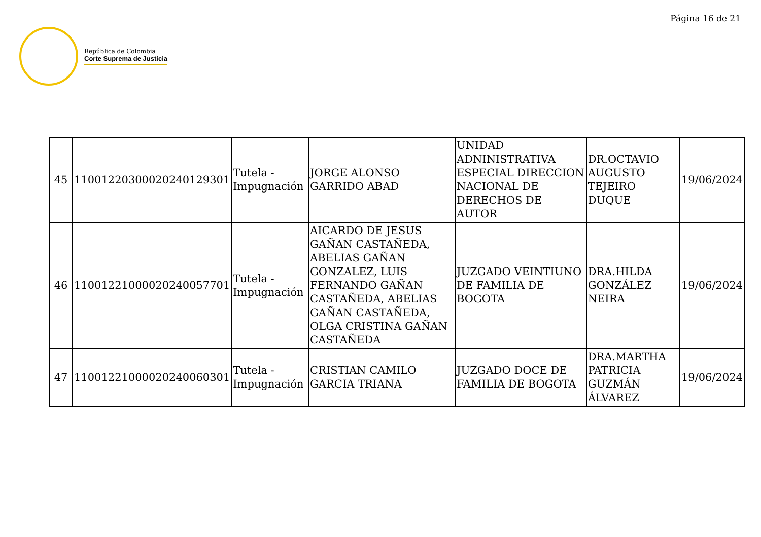Página 16 de 21
República de Colombia
Corte Suprema de Justicia
| 45 | 11001220300020240129301 | Tutela - Impugnación | JORGE ALONSO GARRIDO ABAD | UNIDAD ADNINISTRATIVA ESPECIAL DIRECCION NACIONAL DE DERECHOS DE AUTOR | DR.OCTAVIO AUGUSTO TEJEIRO DUQUE | 19/06/2024 |
| 46 | 11001221000020240057701 | Tutela - Impugnación | AICARDO DE JESUS GAÑAN CASTAÑEDA, ABELIAS GAÑAN GONZALEZ, LUIS FERNANDO GAÑAN CASTAÑEDA, ABELIAS GAÑAN CASTAÑEDA, OLGA CRISTINA GAÑAN CASTAÑEDA | JUZGADO VEINTIUNO DE FAMILIA DE BOGOTA | DRA.HILDA GONZÁLEZ NEIRA | 19/06/2024 |
| 47 | 11001221000020240060301 | Tutela - Impugnación | CRISTIAN CAMILO GARCIA TRIANA | JUZGADO DOCE DE FAMILIA DE BOGOTA | DRA.MARTHA PATRICIA GUZMÁN ÁLVAREZ | 19/06/2024 |